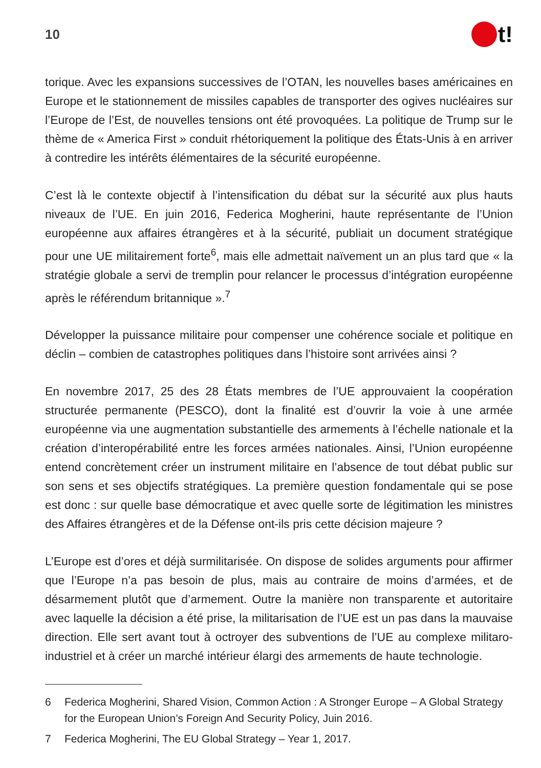10
t!
torique. Avec les expansions successives de l’OTAN, les nouvelles bases américaines en Europe et le stationnement de missiles capables de transporter des ogives nucléaires sur l’Europe de l’Est, de nouvelles tensions ont été provoquées. La politique de Trump sur le thème de « America First » conduit rhétoriquement la politique des États-Unis à en arriver à contredire les intérêts élémentaires de la sécurité européenne.
C’est là le contexte objectif à l’intensification du débat sur la sécurité aux plus hauts niveaux de l’UE. En juin 2016, Federica Mogherini, haute représentante de l’Union européenne aux affaires étrangères et à la sécurité, publiait un document stratégique pour une UE militairement forte<sup>6</sup>, mais elle admettait naïvement un an plus tard que « la stratégie globale a servi de tremplin pour relancer le processus d’intégration européenne après le référendum britannique ».<sup>7</sup>
Développer la puissance militaire pour compenser une cohérence sociale et politique en déclin – combien de catastrophes politiques dans l’histoire sont arrivées ainsi ?
En novembre 2017, 25 des 28 États membres de l’UE approuvaient la coopération structurée permanente (PESCO), dont la finalité est d’ouvrir la voie à une armée européenne via une augmentation substantielle des armements à l’échelle nationale et la création d’interopérabilité entre les forces armées nationales. Ainsi, l’Union européenne entend concrètement créer un instrument militaire en l’absence de tout débat public sur son sens et ses objectifs stratégiques. La première question fondamentale qui se pose est donc : sur quelle base démocratique et avec quelle sorte de légitimation les ministres des Affaires étrangères et de la Défense ont-ils pris cette décision majeure ?
L’Europe est d’ores et déjà surmilitarisée. On dispose de solides arguments pour affirmer que l’Europe n’a pas besoin de plus, mais au contraire de moins d’armées, et de désarmement plutôt que d’armement. Outre la manière non transparente et autoritaire avec laquelle la décision a été prise, la militarisation de l’UE est un pas dans la mauvaise direction. Elle sert avant tout à octroyer des subventions de l’UE au complexe militaro-industriel et à créer un marché intérieur élargi des armements de haute technologie.
6 Federica Mogherini, Shared Vision, Common Action : A Stronger Europe – A Global Strategy for the European Union’s Foreign And Security Policy, Juin 2016.
7 Federica Mogherini, The EU Global Strategy – Year 1, 2017.